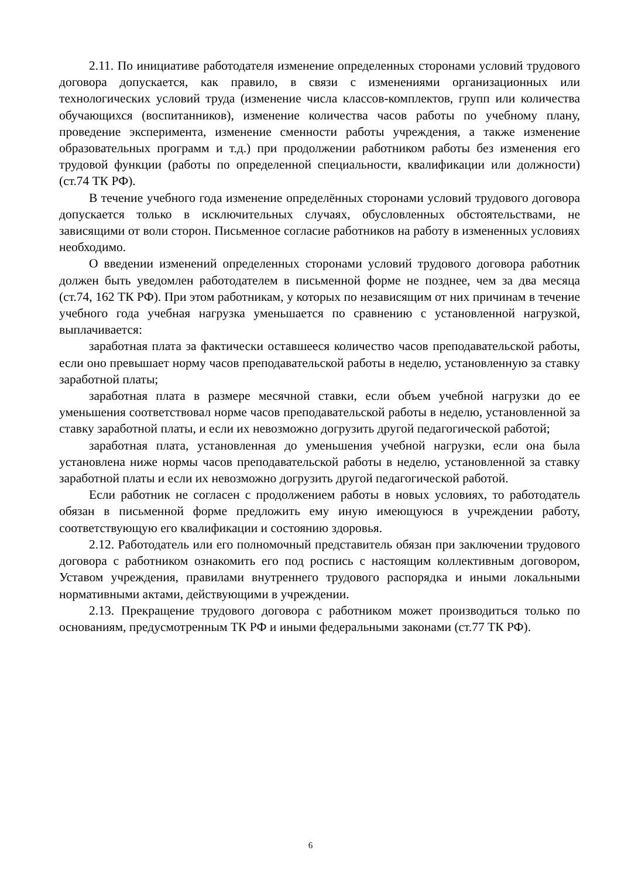2.11. По инициативе работодателя изменение определенных сторонами условий трудового договора допускается, как правило, в связи с изменениями организационных или технологических условий труда (изменение числа классов-комплектов, групп или количества обучающихся (воспитанников), изменение количества часов работы по учебному плану, проведение эксперимента, изменение сменности работы учреждения, а также изменение образовательных программ и т.д.) при продолжении работником работы без изменения его трудовой функции (работы по определенной специальности, квалификации или должности) (ст.74 ТК РФ).
В течение учебного года изменение определённых сторонами условий трудового договора допускается только в исключительных случаях, обусловленных обстоятельствами, не зависящими от воли сторон. Письменное согласие работников на работу в измененных условиях необходимо.
О введении изменений определенных сторонами условий трудового договора работник должен быть уведомлен работодателем в письменной форме не позднее, чем за два месяца (ст.74, 162 ТК РФ). При этом работникам, у которых по независящим от них причинам в течение учебного года учебная нагрузка уменьшается по сравнению с установленной нагрузкой, выплачивается:
заработная плата за фактически оставшееся количество часов преподавательской работы, если оно превышает норму часов преподавательской работы в неделю, установленную за ставку заработной платы;
заработная плата в размере месячной ставки, если объем учебной нагрузки до ее уменьшения соответствовал норме часов преподавательской работы в неделю, установленной за ставку заработной платы, и если их невозможно догрузить другой педагогической работой;
заработная плата, установленная до уменьшения учебной нагрузки, если она была установлена ниже нормы часов преподавательской работы в неделю, установленной за ставку заработной платы и если их невозможно догрузить другой педагогической работой.
Если работник не согласен с продолжением работы в новых условиях, то работодатель обязан в письменной форме предложить ему иную имеющуюся в учреждении работу, соответствующую его квалификации и состоянию здоровья.
2.12. Работодатель или его полномочный представитель обязан при заключении трудового договора с работником ознакомить его под роспись с настоящим коллективным договором, Уставом учреждения, правилами внутреннего трудового распорядка и иными локальными нормативными актами, действующими в учреждении.
2.13. Прекращение трудового договора с работником может производиться только по основаниям, предусмотренным ТК РФ и иными федеральными законами (ст.77 ТК РФ).
6